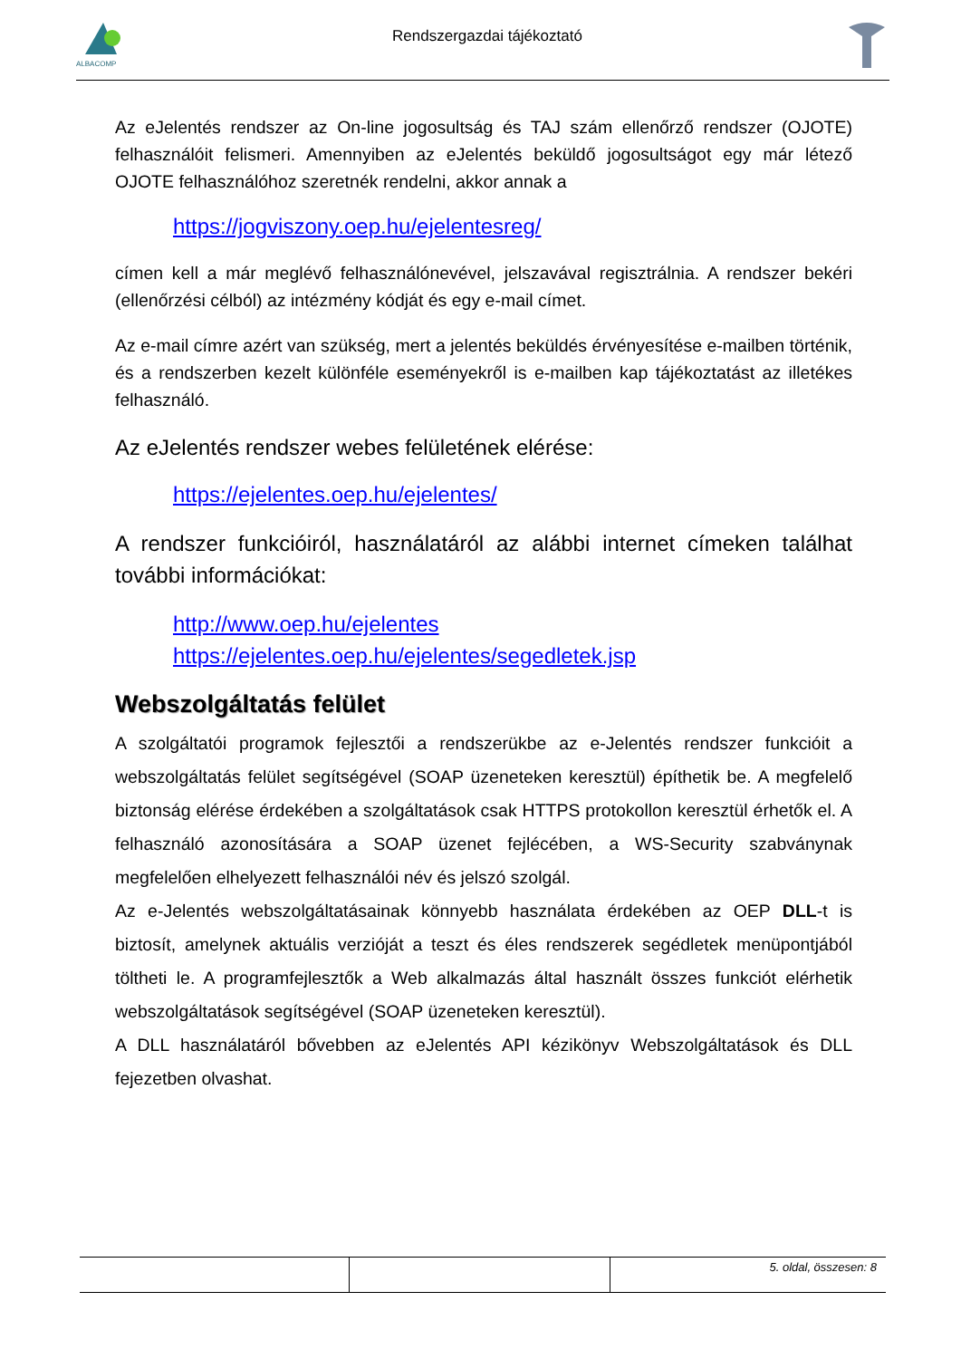ALBACOMP
Rendszergazdai tájékoztató
Az eJelentés rendszer az On-line jogosultság és TAJ szám ellenőrző rendszer (OJOTE) felhasználóit felismeri. Amennyiben az eJelentés beküldő jogosultságot egy már létező OJOTE felhasználóhoz szeretnék rendelni, akkor annak a
https://jogviszony.oep.hu/ejelentesreg/
címen kell a már meglévő felhasználónevével, jelszavával regisztrálnia. A rendszer bekéri (ellenőrzési célból) az intézmény kódját és egy e-mail címet.
Az e-mail címre azért van szükség, mert a jelentés beküldés érvényesítése e-mailben történik, és a rendszerben kezelt különféle eseményekről is e-mailben kap tájékoztatást az illetékes felhasználó.
Az eJelentés rendszer webes felületének elérése:
https://ejelentes.oep.hu/ejelentes/
A rendszer funkcióiról, használatáról az alábbi internet címeken találhat további információkat:
http://www.oep.hu/ejelentes
https://ejelentes.oep.hu/ejelentes/segedletek.jsp
Webszolgáltatás felület
A szolgáltatói programok fejlesztői a rendszerükbe az e-Jelentés rendszer funkcióit a webszolgáltatás felület segítségével (SOAP üzeneteken keresztül) építhetik be. A megfelelő biztonság elérése érdekében a szolgáltatások csak HTTPS protokollon keresztül érhetők el. A felhasználó azonosítására a SOAP üzenet fejlécében, a WS-Security szabványnak megfelelően elhelyezett felhasználói név és jelszó szolgál.
Az e-Jelentés webszolgáltatásainak könnyebb használata érdekében az OEP DLL-t is biztosít, amelynek aktuális verzióját a teszt és éles rendszerek segédletek menüpontjából töltheti le. A programfejlesztők a Web alkalmazás által használt összes funkciót elérhetik webszolgáltatások segítségével (SOAP üzeneteken keresztül).
A DLL használatáról bővebben az eJelentés API kézikönyv Webszolgáltatások és DLL fejezetben olvashat.
5. oldal, összesen: 8